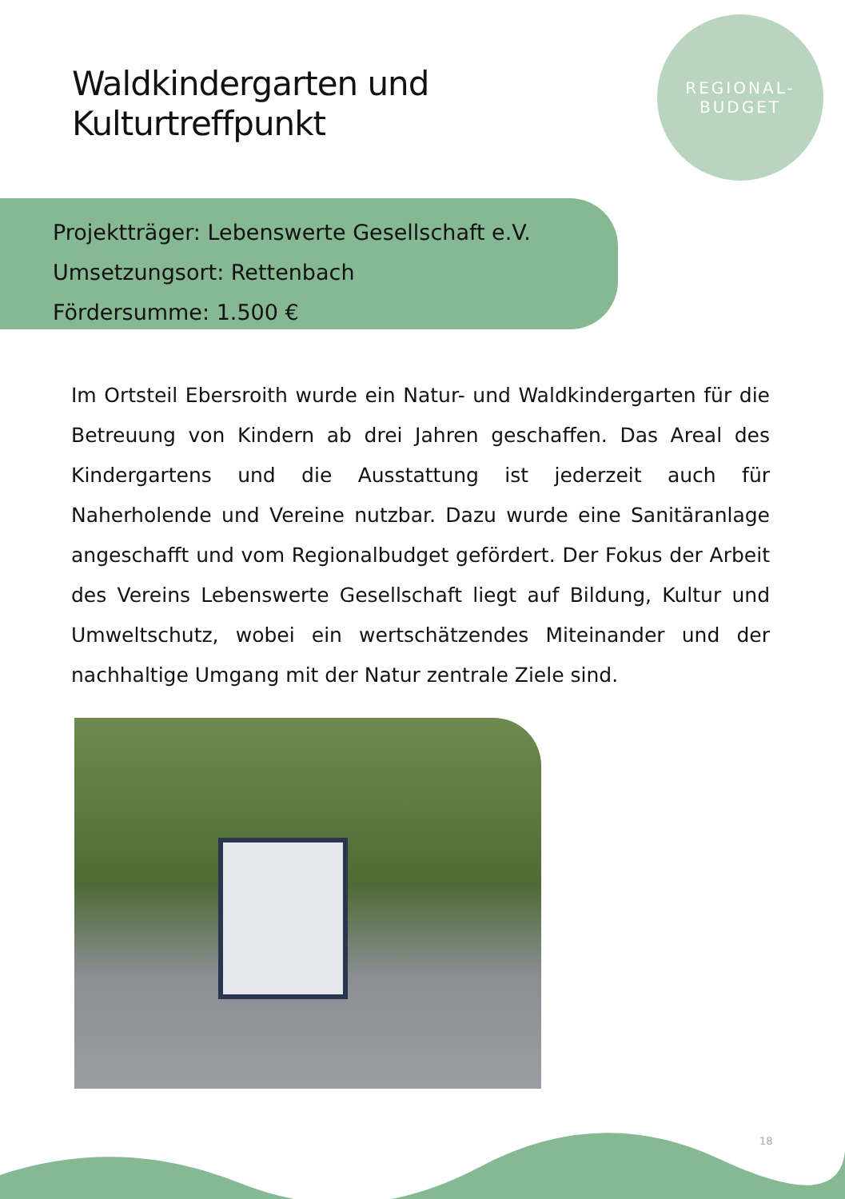Waldkindergarten und
Kulturtreffpunkt
REGIONAL-
BUDGET
Projektträger: Lebenswerte Gesellschaft e.V.
Umsetzungsort: Rettenbach
Fördersumme: 1.500 €
Im Ortsteil Ebersroith wurde ein Natur- und Waldkindergarten für die Betreuung von Kindern ab drei Jahren geschaffen. Das Areal des Kindergartens und die Ausstattung ist jederzeit auch für Naherholende und Vereine nutzbar. Dazu wurde eine Sanitäranlage angeschafft und vom Regionalbudget gefördert. Der Fokus der Arbeit des Vereins Lebenswerte Gesellschaft liegt auf Bildung, Kultur und Umweltschutz, wobei ein wertschätzendes Miteinander und der nachhaltige Umgang mit der Natur zentrale Ziele sind.
18